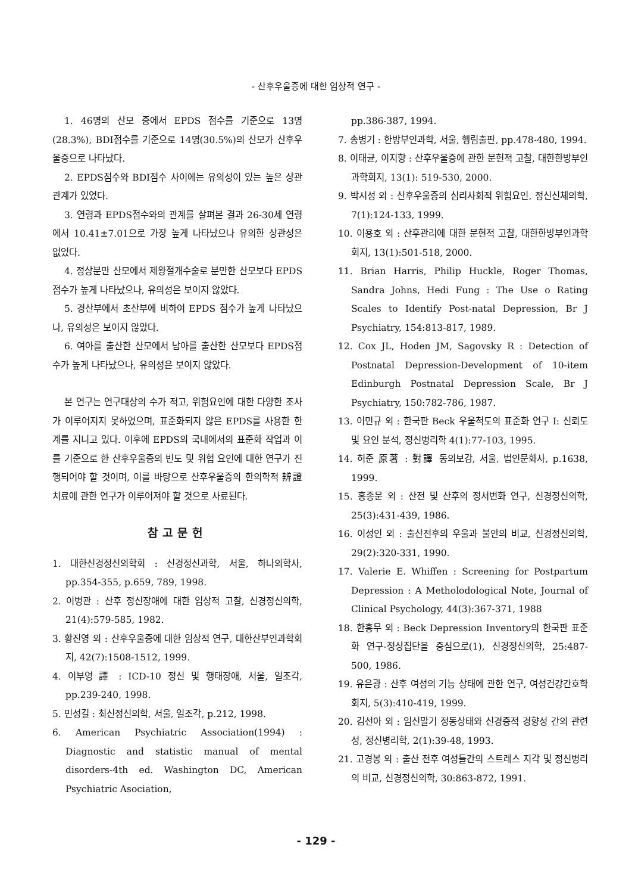- 산후우울증에 대한 임상적 연구 -
1. 46명의 산모 중에서 EPDS 점수를 기준으로 13명(28.3%), BDI점수를 기준으로 14명(30.5%)의 산모가 산후우울증으로 나타났다.
2. EPDS점수와 BDI점수 사이에는 유의성이 있는 높은 상관관계가 있었다.
3. 연령과 EPDS점수와의 관계를 살펴본 결과 26-30세 연령에서 10.41±7.01으로 가장 높게 나타났으나 유의한 상관성은 없었다.
4. 정상분만 산모에서 제왕절개수술로 분만한 산모보다 EPDS점수가 높게 나타났으나, 유의성은 보이지 않았다.
5. 경산부에서 초산부에 비하여 EPDS 점수가 높게 나타났으나, 유의성은 보이지 않았다.
6. 여아를 출산한 산모에서 남아를 출산한 산모보다 EPDS점수가 높게 나타났으나, 유의성은 보이지 않았다.
본 연구는 연구대상의 수가 적고, 위험요인에 대한 다양한 조사가 이루어지지 못하였으며, 표준화되지 않은 EPDS를 사용한 한계를 지니고 있다. 이후에 EPDS의 국내에서의 표준화 작업과 이를 기준으로 한 산후우울증의 빈도 및 위험 요인에 대한 연구가 진행되어야 할 것이며, 이를 바탕으로 산후우울증의 한의학적 辨證 치료에 관한 연구가 이루어져야 할 것으로 사료된다.
참고문헌
1. 대한신경정신의학회 : 신경정신과학, 서울, 하나의학사, pp.354-355, p.659, 789, 1998.
2. 이병관 : 산후 정신장애에 대한 임상적 고찰, 신경정신의학, 21(4):579-585, 1982.
3. 황진영 외 : 산후우울증에 대한 임상적 연구, 대한산부인과학회지, 42(7):1508-1512, 1999.
4. 이부영 譯 : ICD-10 정신 및 행태장애, 서울, 일조각, pp.239-240, 1998.
5. 민성길 : 최신정신의학, 서울, 일조각, p.212, 1998.
6. American Psychiatric Association(1994) : Diagnostic and statistic manual of mental disorders-4th ed. Washington DC, American Psychiatric Asociation,
pp.386-387, 1994.
7. 송병기 : 한방부인과학, 서울, 행림출판, pp.478-480, 1994.
8. 이태균, 이지향 : 산후우울증에 관한 문헌적 고찰, 대한한방부인과학회지, 13(1): 519-530, 2000.
9. 박시성 외 : 산후우울증의 심리사회적 위험요인, 정신신체의학, 7(1):124-133, 1999.
10. 이용호 외 : 산후관리에 대한 문헌적 고찰, 대한한방부인과학회지, 13(1):501-518, 2000.
11. Brian Harris, Philip Huckle, Roger Thomas, Sandra Johns, Hedi Fung : The Use o Rating Scales to Identify Post-natal Depression, Br J Psychiatry, 154:813-817, 1989.
12. Cox JL, Hoden JM, Sagovsky R : Detection of Postnatal Depression-Development of 10-item Edinburgh Postnatal Depression Scale, Br J Psychiatry, 150:782-786, 1987.
13. 이민규 외 : 한국판 Beck 우울척도의 표준화 연구 I: 신뢰도 및 요인 분석, 정신병리학 4(1):77-103, 1995.
14. 허준 原著 : 對譯 동의보감, 서울, 법인문화사, p.1638, 1999.
15. 홍종문 외 : 산전 및 산후의 정서변화 연구, 신경정신의학, 25(3):431-439, 1986.
16. 이성인 외 : 출산전후의 우울과 불안의 비교, 신경정신의학, 29(2):320-331, 1990.
17. Valerie E. Whiffen : Screening for Postpartum Depression : A Metholodological Note, Journal of Clinical Psychology, 44(3):367-371, 1988
18. 한홍무 외 : Beck Depression Inventory의 한국판 표준화 연구-정상집단을 중심으로(1), 신경정신의학, 25:487-500, 1986.
19. 유은광 : 산후 여성의 기능 상태에 관한 연구, 여성건강간호학회지, 5(3):410-419, 1999.
20. 김선아 외 : 임신말기 정동상태와 신경증적 경향성 간의 관련성, 정신병리학, 2(1):39-48, 1993.
21. 고경봉 외 : 출산 전후 여성들간의 스트레스 지각 및 정신병리의 비교, 신경정신의학, 30:863-872, 1991.
- 129 -